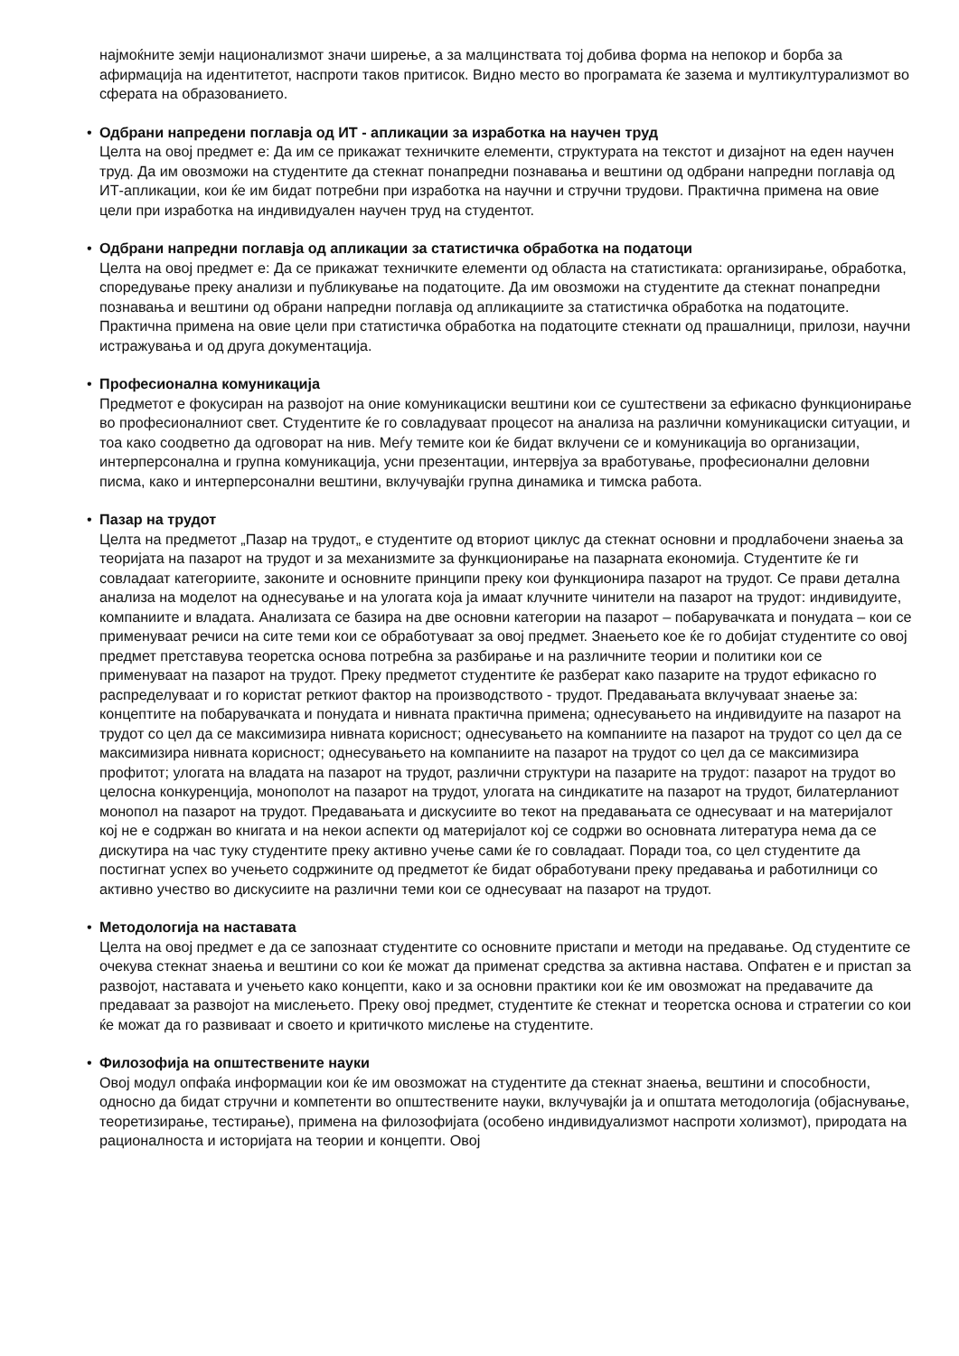најмоќните земји национализмот значи ширење, а за малцинствата тој добива форма на непокор и борба за афирмација на идентитетот, наспроти таков притисок. Видно место во програмата ќе зазема и мултикултурализмот во сферата на образованието.
• Одбрани напредени поглавја од ИТ - апликации за изработка на научен труд
Целта на овој предмет е: Да им се прикажат техничките елементи, структурата на текстот и дизајнот на еден научен труд. Да им овозможи на студентите да стекнат понапредни познавања и вештини од одбрани напредни поглавја од ИТ-апликации, кои ќе им бидат потребни при изработка на научни и стручни трудови. Практична примена на овие цели при изработка на индивидуален научен труд на студентот.
• Одбрани напредни поглавја од апликации за статистичка обработка на податоци
Целта на овој предмет е: Да се прикажат техничките елементи од областа на статистиката: организирање, обработка, споредување преку анализи и публикување на податоците. Да им овозможи на студентите да стекнат понапредни познавања и вештини од обрани напредни поглавја од апликациите за статистичка обработка на податоците. Практична примена на овие цели при статистичка обработка на податоците стекнати од прашалници, прилози, научни истражувања и од друга документација.
• Професионална комуникација
Предметот е фокусиран на развојот на оние комуникациски вештини кои се суштествени за ефикасно функционирање во професионалниот свет. Студентите ќе го совладуваат процесот на анализа на различни комуникациски ситуации, и тоа како соодветно да одговорат на нив. Меѓу темите кои ќе бидат вклучени се и комуникација во организации, интерперсонална и групна комуникација, усни презентации, интервјуа за вработување, професионални деловни писма, како и интерперсонални вештини, вклучувајќи групна динамика и тимска работа.
• Пазар на трудот
Целта на предметот „Пазар на трудот„ е студентите од вториот циклус да стекнат основни и продлабочени знаења за теоријата на пазарот на трудот и за механизмите за функционирање на пазарната економија. Студентите ќе ги совладаат категориите, законите и основните принципи преку кои функционира пазарот на трудот. Се прави детална анализа на моделот на однесување и на улогата која ја имаат клучните чинители на пазарот на трудот: индивидуите, компаниите и владата. Анализата се базира на две основни категории на пазарот – побарувачката и понудата – кои се применуваат речиси на сите теми кои се обработуваат за овој предмет. Знаењето кое ќе го добијат студентите со овој предмет претставува теоретска основа потребна за разбирање и на различните теории и политики кои се применуваат на пазарот на трудот. Преку предметот студентите ќе разберат како пазарите на трудот ефикасно го распределуваат и го користат реткиот фактор на производството - трудот. Предавањата вклучуваат знаење за: концептите на побарувачката и понудата и нивната практична примена; однесувањето на индивидуите на пазарот на трудот со цел да се максимизира нивната корисност; однесувањето на компаниите на пазарот на трудот со цел да се максимизира нивната корисност; однесувањето на компаниите на пазарот на трудот со цел да се максимизира профитот; улогата на владата на пазарот на трудот, различни структури на пазарите на трудот: пазарот на трудот во целосна конкуренција, монополот на пазарот на трудот, улогата на синдикатите на пазарот на трудот, билатерланиот монопол на пазарот на трудот. Предавањата и дискусиите во текот на предавањата се однесуваат и на материјалот кој не е содржан во книгата и на некои аспекти од материјалот кој се содржи во основната литература нема да се дискутира на час туку студентите преку активно учење сами ќе го совладаат. Поради тоа, со цел студентите да постигнат успех во учењето содржините од предметот ќе бидат обработувани преку предавања и работилници со активно учество во дискусиите на различни теми кои се однесуваат на пазарот на трудот.
• Методологија на наставата
Целта на овој предмет е да се запознаат студентите со основните пристапи и методи на предавање. Од студентите се очекува стекнат знаења и вештини со кои ќе можат да применат средства за активна настава. Опфатен е и пристап за развојот, наставата и учењето како концепти, како и за основни практики кои ќе им овозможат на предавачите да предаваат за развојот на мислењето. Преку овој предмет, студентите ќе стекнат и теоретска основа и стратегии со кои ќе можат да го развиваат и своето и критичкото мислење на студентите.
• Филозофија на општествените науки
Овој модул опфаќа информации кои ќе им овозможат на студентите да стекнат знаења, вештини и способности, односно да бидат стручни и компетенти во општествените науки, вклучувајќи ја и општата методологија (објаснување, теоретизирање, тестирање), примена на филозофијата (особено индивидуализмот наспроти холизмот), природата на рационалноста и историјата на теории и концепти. Овој